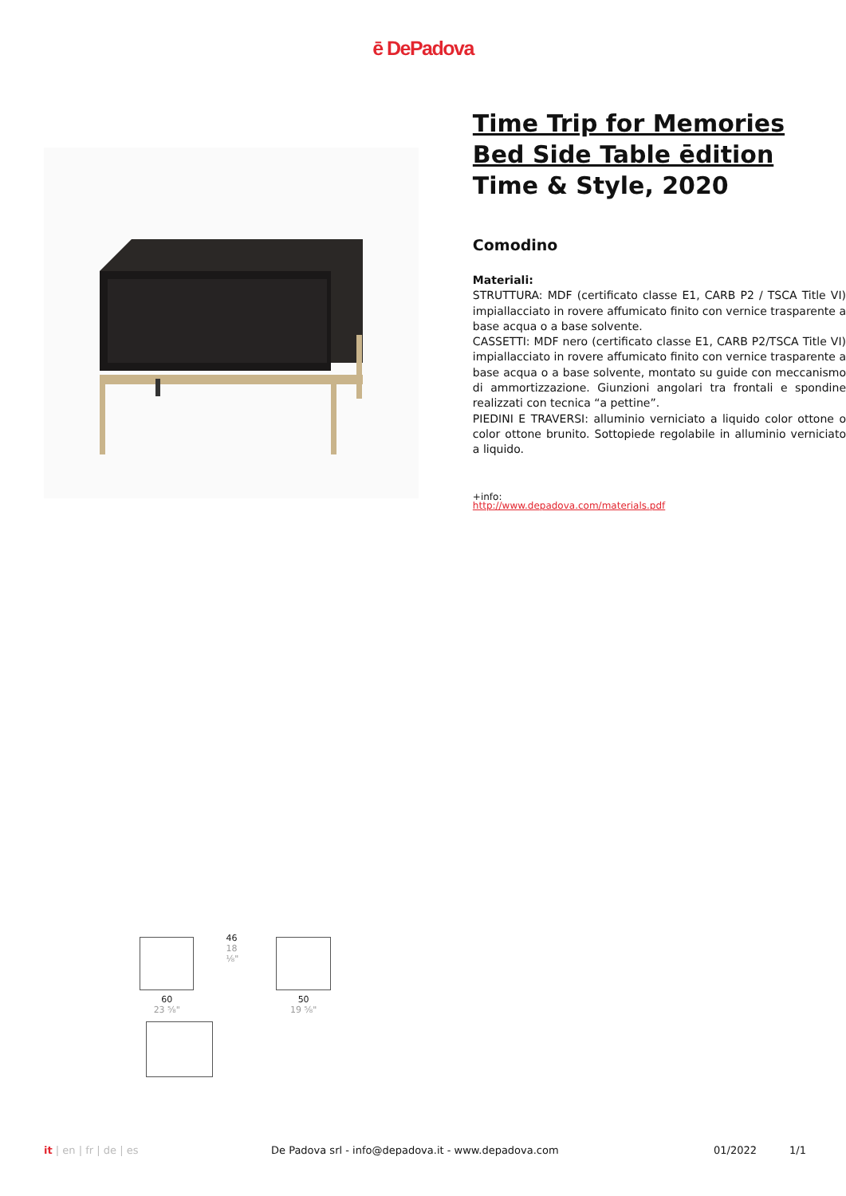ē DePadova
Time Trip for Memories
Bed Side Table ēdition
Time & Style, 2020
Comodino
Materiali:
STRUTTURA: MDF (certificato classe E1, CARB P2 / TSCA Title VI) impiallacciato in rovere affumicato finito con vernice trasparente a base acqua o a base solvente.
CASSETTI: MDF nero (certificato classe E1, CARB P2/TSCA Title VI) impiallacciato in rovere affumicato finito con vernice trasparente a base acqua o a base solvente, montato su guide con meccanismo di ammortizzazione. Giunzioni angolari tra frontali e spondine realizzati con tecnica “a pettine”.
PIEDINI E TRAVERSI: alluminio verniciato a liquido color ottone o color ottone brunito. Sottopiede regolabile in alluminio verniciato a liquido.
+info:
http://www.depadova.com/materials.pdf
60
23 ⅝"
46
18 ⅛"
50
19 ⅝"
it | en | fr | de | es De Padova srl - info@depadova.it - www.depadova.com
01/2022 1/1